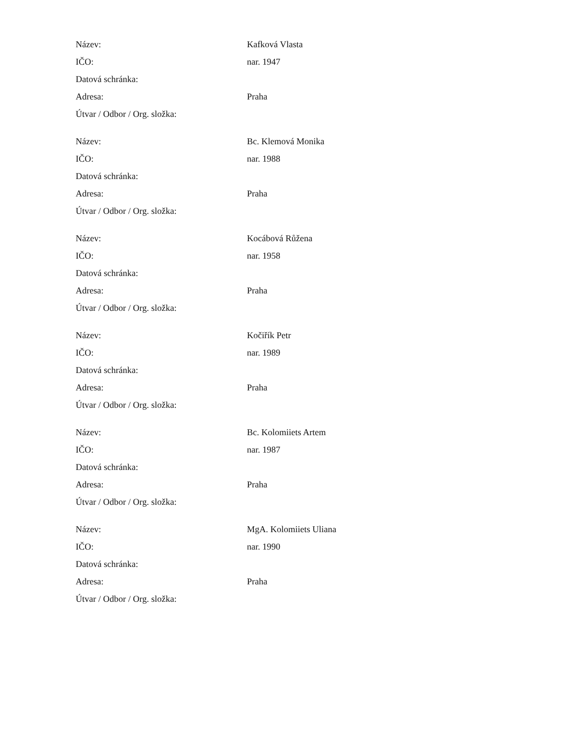| Název: | Kafková Vlasta |
| IČO: | nar. 1947 |
| Datová schránka: | |
| Adresa: | Praha |
| Útvar / Odbor / Org. složka: | |
| Název: | Bc. Klemová Monika |
| IČO: | nar. 1988 |
| Datová schránka: | |
| Adresa: | Praha |
| Útvar / Odbor / Org. složka: | |
| Název: | Kocábová Růžena |
| IČO: | nar. 1958 |
| Datová schránka: | |
| Adresa: | Praha |
| Útvar / Odbor / Org. složka: | |
| Název: | Kočiřík Petr |
| IČO: | nar. 1989 |
| Datová schránka: | |
| Adresa: | Praha |
| Útvar / Odbor / Org. složka: | |
| Název: | Bc. Kolomiiets Artem |
| IČO: | nar. 1987 |
| Datová schránka: | |
| Adresa: | Praha |
| Útvar / Odbor / Org. složka: | |
| Název: | MgA. Kolomiiets Uliana |
| IČO: | nar. 1990 |
| Datová schránka: | |
| Adresa: | Praha |
| Útvar / Odbor / Org. složka: | |